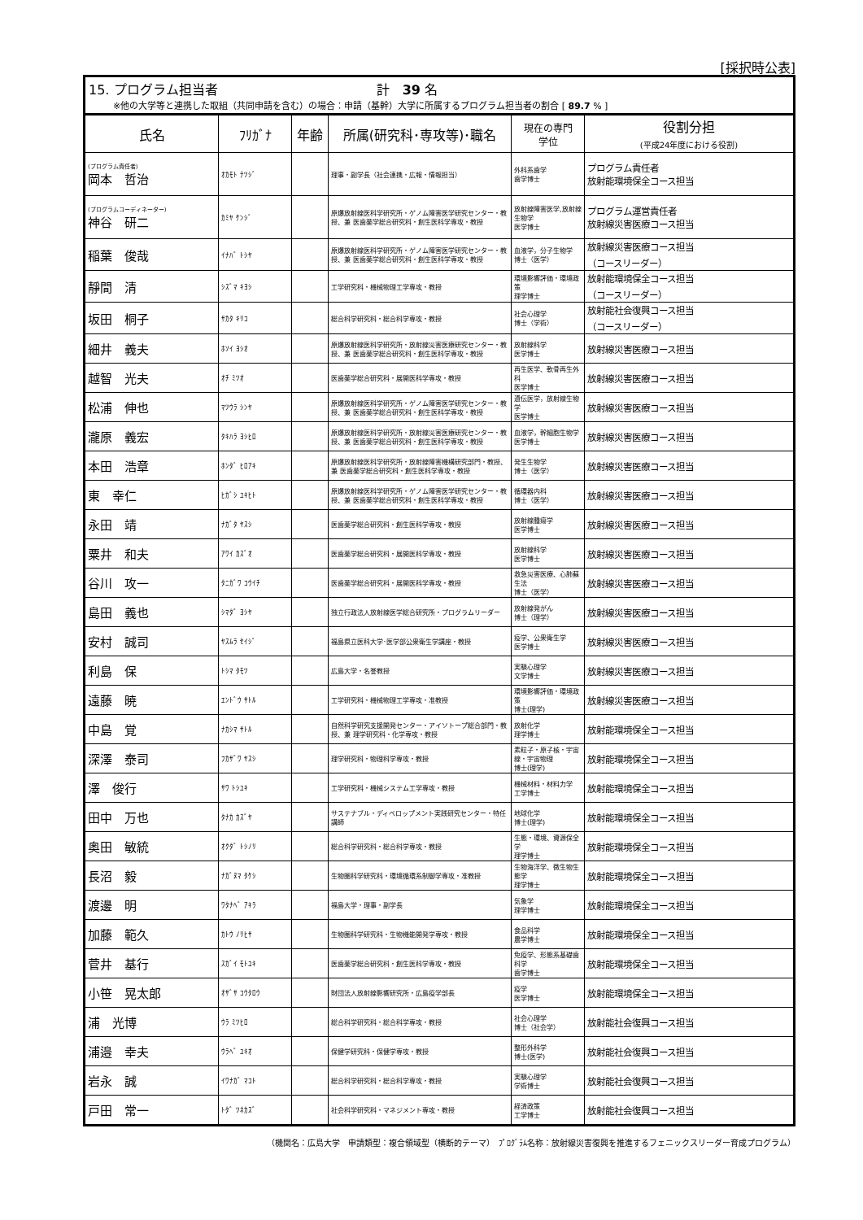[採択時公表]
15. プログラム担当者 計　39 名
※他の大学等と連携した取組（共同申請を含む）の場合：申請（基幹）大学に所属するプログラム担当者の割合 [ 89.7 % ]
| 氏名 | ﾌﾘｶﾞﾅ | 年齢 | 所属(研究科･専攻等)･職名 | 現在の専門 学位 | 役割分担 (平成24年度における役割) |
| --- | --- | --- | --- | --- | --- |
| (プログラム責任者) 岡本 哲治 | ｵｶﾓﾄ ﾃﾂｼﾞ | | 理事・副学長（社会連携・広報・情報担当） | 外科系歯学 歯学博士 | プログラム責任者 放射能環境保全コース担当 |
| (プログラムコーディネーター) 神谷 研二 | ｶﾐﾔ ｹﾝｼﾞ | | 原爆放射線医科学研究所・ゲノム障害医学研究センター・教授、兼 医歯薬学総合研究科・創生医科学専攻・教授 | 放射線障害医学,放射線生物学 医学博士 | プログラム運営責任者 放射線災害医療コース担当 |
| 稲葉 俊哉 | ｲﾅﾊﾞ ﾄｼﾔ | | 原爆放射線医科学研究所・ゲノム障害医学研究センター・教授、兼 医歯薬学総合研究科・創生医科学専攻・教授 | 血液学，分子生物学 博士（医学） | 放射線災害医療コース担当 （コースリーダー） |
| 靜間 清 | ｼｽﾞﾏ ｷﾖｼ | | 工学研究科・機械物理工学専攻・教授 | 環境影響評価・環境政策 理学博士 | 放射能環境保全コース担当 （コースリーダー） |
| 坂田 桐子 | ｻｶﾀ ｷﾘｺ | | 総合科学研究科・総合科学専攻・教授 | 社会心理学 博士（学術） | 放射能社会復興コース担当 （コースリーダー） |
| 細井 義夫 | ﾎｿｲ ﾖｼｵ | | 原爆放射線医科学研究所・放射線災害医療研究センター・教授、兼 医歯薬学総合研究科・創生医科学専攻・教授 | 放射線科学 医学博士 | 放射線災害医療コース担当 |
| 越智 光夫 | ｵﾁ ﾐﾂｵ | | 医歯薬学総合研究科・展開医科学専攻・教授 | 再生医学、軟骨再生外科 医学博士 | 放射線災害医療コース担当 |
| 松浦 伸也 | ﾏﾂｳﾗ ｼﾝﾔ | | 原爆放射線医科学研究所・ゲノム障害医学研究センター・教授、兼 医歯薬学総合研究科・創生医科学専攻・教授 | 遺伝医学，放射線生物学 医学博士 | 放射線災害医療コース担当 |
| 瀧原 義宏 | ﾀｷﾊﾗ ﾖｼﾋﾛ | | 原爆放射線医科学研究所・放射線災害医療研究センター・教授、兼 医歯薬学総合研究科・創生医科学専攻・教授 | 血液学，幹細胞生物学 医学博士 | 放射線災害医療コース担当 |
| 本田 浩章 | ﾎﾝﾀﾞ ﾋﾛｱｷ | | 原爆放射線医科学研究所・放射線障害機構研究部門・教授、兼 医歯薬学総合研究科・創生医科学専攻・教授 | 発生生物学 博士（医学） | 放射線災害医療コース担当 |
| 東 幸仁 | ﾋｶﾞｼ ﾕｷﾋﾄ | | 原爆放射線医科学研究所・ゲノム障害医学研究センター・教授、兼 医歯薬学総合研究科・創生医科学専攻・教授 | 循環器内科 博士（医学） | 放射線災害医療コース担当 |
| 永田 靖 | ﾅｶﾞﾀ ﾔｽｼ | | 医歯薬学総合研究科・創生医科学専攻・教授 | 放射線腫瘍学 医学博士 | 放射線災害医療コース担当 |
| 粟井 和夫 | ｱﾜｲ ｶｽﾞｵ | | 医歯薬学総合研究科・展開医科学専攻・教授 | 放射線科学 医学博士 | 放射線災害医療コース担当 |
| 谷川 攻一 | ﾀﾆｶﾞﾜ ｺｳｲﾁ | | 医歯薬学総合研究科・展開医科学専攻・教授 | 救急災害医療、心肺蘇生法 博士（医学） | 放射線災害医療コース担当 |
| 島田 義也 | ｼﾏﾀﾞ ﾖｼﾔ | | 独立行政法人放射線医学総合研究所・プログラムリーダー | 放射線発がん 博士（理学） | 放射線災害医療コース担当 |
| 安村 誠司 | ﾔｽﾑﾗ ｾｲｼﾞ | | 福島県立医科大学･医学部公衆衛生学講座・教授 | 疫学、公衆衛生学 医学博士 | 放射線災害医療コース担当 |
| 利島 保 | ﾄｼﾏ ﾀﾓﾂ | | 広島大学・名誉教授 | 実験心理学 文学博士 | 放射線災害医療コース担当 |
| 遠藤 暁 | ｴﾝﾄﾞｳ ｻﾄﾙ | | 工学研究科・機械物理工学専攻・准教授 | 環境影響評価・環境政策 博士(理学) | 放射線災害医療コース担当 |
| 中島 覚 | ﾅｶｼﾏ ｻﾄﾙ | | 自然科学研究支援開発センター・アイソトープ総合部門・教授、兼 理学研究科・化学専攻・教授 | 放射化学 理学博士 | 放射能環境保全コース担当 |
| 深澤 泰司 | ﾌｶｻﾞﾜ ﾔｽｼ | | 理学研究科・物理科学専攻・教授 | 素粒子・原子核・宇宙線・宇宙物理 博士(理学) | 放射能環境保全コース担当 |
| 澤 俊行 | ｻﾜ ﾄｼﾕｷ | | 工学研究科・機械システム工学専攻・教授 | 機械材料・材料力学 工学博士 | 放射能環境保全コース担当 |
| 田中 万也 | ﾀﾅｶ ｶｽﾞﾔ | | サステナブル・ディベロップメント実践研究センター・特任講師 | 地球化学 博士(理学) | 放射能環境保全コース担当 |
| 奥田 敏統 | ｵｸﾀﾞ ﾄｼﾉﾘ | | 総合科学研究科・総合科学専攻・教授 | 生態・環境、資源保全学 理学博士 | 放射能環境保全コース担当 |
| 長沼 毅 | ﾅｶﾞﾇﾏ ﾀｹｼ | | 生物圏科学研究科・環境循環系制御学専攻・准教授 | 生物海洋学、微生物生態学 理学博士 | 放射能環境保全コース担当 |
| 渡邊 明 | ﾜﾀﾅﾍﾞ ｱｷﾗ | | 福島大学・理事・副学長 | 気象学 理学博士 | 放射能環境保全コース担当 |
| 加藤 範久 | ｶﾄｳ ﾉﾘﾋｻ | | 生物圏科学研究科・生物機能開発学専攻・教授 | 食品科学 農学博士 | 放射能環境保全コース担当 |
| 菅井 基行 | ｽｶﾞｲ ﾓﾄﾕｷ | | 医歯薬学総合研究科・創生医科学専攻・教授 | 免疫学、形態系基礎歯科学 歯学博士 | 放射能環境保全コース担当 |
| 小笹 晃太郎 | ｵｻﾞｻ ｺｳﾀﾛｳ | | 財団法人放射線影響研究所・広島疫学部長 | 疫学 医学博士 | 放射能環境保全コース担当 |
| 浦 光博 | ｳﾗ ﾐﾂﾋﾛ | | 総合科学研究科・総合科学専攻・教授 | 社会心理学 博士（社会学） | 放射能社会復興コース担当 |
| 浦邉 幸夫 | ｳﾗﾍﾞ ﾕｷｵ | | 保健学研究科・保健学専攻・教授 | 整形外科学 博士(医学) | 放射能社会復興コース担当 |
| 岩永 誠 | ｲﾜﾅｶﾞ ﾏｺﾄ | | 総合科学研究科・総合科学専攻・教授 | 実験心理学 学術博士 | 放射能社会復興コース担当 |
| 戸田 常一 | ﾄﾀﾞ ﾂﾈｶｽﾞ | | 社会科学研究科・マネジメント専攻・教授 | 経済政策 工学博士 | 放射能社会復興コース担当 |
（機関名：広島大学　申請類型：複合領域型（横断的テーマ）　ﾌﾟﾛｸﾞﾗﾑ名称：放射線災害復興を推進するフェニックスリーダー育成プログラム）